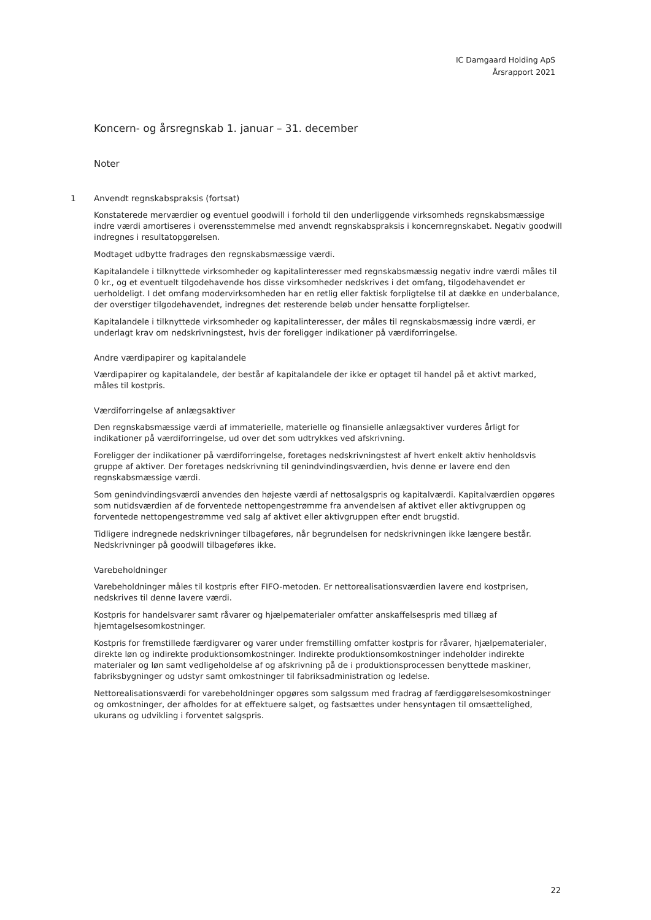IC Damgaard Holding ApS
Årsrapport 2021
Koncern- og årsregnskab 1. januar – 31. december
Noter
1 Anvendt regnskabspraksis (fortsat)
Konstaterede merværdier og eventuel goodwill i forhold til den underliggende virksomheds regnskabsmæssige indre værdi amortiseres i overensstemmelse med anvendt regnskabspraksis i koncernregnskabet. Negativ goodwill indregnes i resultatopgørelsen.
Modtaget udbytte fradrages den regnskabsmæssige værdi.
Kapitalandele i tilknyttede virksomheder og kapitalinteresser med regnskabsmæssig negativ indre værdi måles til 0 kr., og et eventuelt tilgodehavende hos disse virksomheder nedskrives i det omfang, tilgodehavendet er uerholdeligt. I det omfang modervirksomheden har en retlig eller faktisk forpligtelse til at dække en underbalance, der overstiger tilgodehavendet, indregnes det resterende beløb under hensatte forpligtelser.
Kapitalandele i tilknyttede virksomheder og kapitalinteresser, der måles til regnskabsmæssig indre værdi, er underlagt krav om nedskrivningstest, hvis der foreligger indikationer på værdiforringelse.
Andre værdipapirer og kapitalandele
Værdipapirer og kapitalandele, der består af kapitalandele der ikke er optaget til handel på et aktivt marked, måles til kostpris.
Værdiforringelse af anlægsaktiver
Den regnskabsmæssige værdi af immaterielle, materielle og finansielle anlægsaktiver vurderes årligt for indikationer på værdiforringelse, ud over det som udtrykkes ved afskrivning.
Foreligger der indikationer på værdiforringelse, foretages nedskrivningstest af hvert enkelt aktiv henholdsvis gruppe af aktiver. Der foretages nedskrivning til genindvindingsværdien, hvis denne er lavere end den regnskabsmæssige værdi.
Som genindvindingsværdi anvendes den højeste værdi af nettosalgspris og kapitalværdi. Kapitalværdien opgøres som nutidsværdien af de forventede nettopengestrømme fra anvendelsen af aktivet eller aktivgruppen og forventede nettopengestrømme ved salg af aktivet eller aktivgruppen efter endt brugstid.
Tidligere indregnede nedskrivninger tilbageføres, når begrundelsen for nedskrivningen ikke længere består. Nedskrivninger på goodwill tilbageføres ikke.
Varebeholdninger
Varebeholdninger måles til kostpris efter FIFO-metoden. Er nettorealisationsværdien lavere end kostprisen, nedskrives til denne lavere værdi.
Kostpris for handelsvarer samt råvarer og hjælpematerialer omfatter anskaffelsespris med tillæg af hjemtagelsesomkostninger.
Kostpris for fremstillede færdigvarer og varer under fremstilling omfatter kostpris for råvarer, hjælpematerialer, direkte løn og indirekte produktionsomkostninger. Indirekte produktionsomkostninger indeholder indirekte materialer og løn samt vedligeholdelse af og afskrivning på de i produktionsprocessen benyttede maskiner, fabriksbygninger og udstyr samt omkostninger til fabriksadministration og ledelse.
Nettorealisationsværdi for varebeholdninger opgøres som salgssum med fradrag af færdiggørelsesomkostninger og omkostninger, der afholdes for at effektuere salget, og fastsættes under hensyntagen til omsættelighed, ukurans og udvikling i forventet salgspris.
22